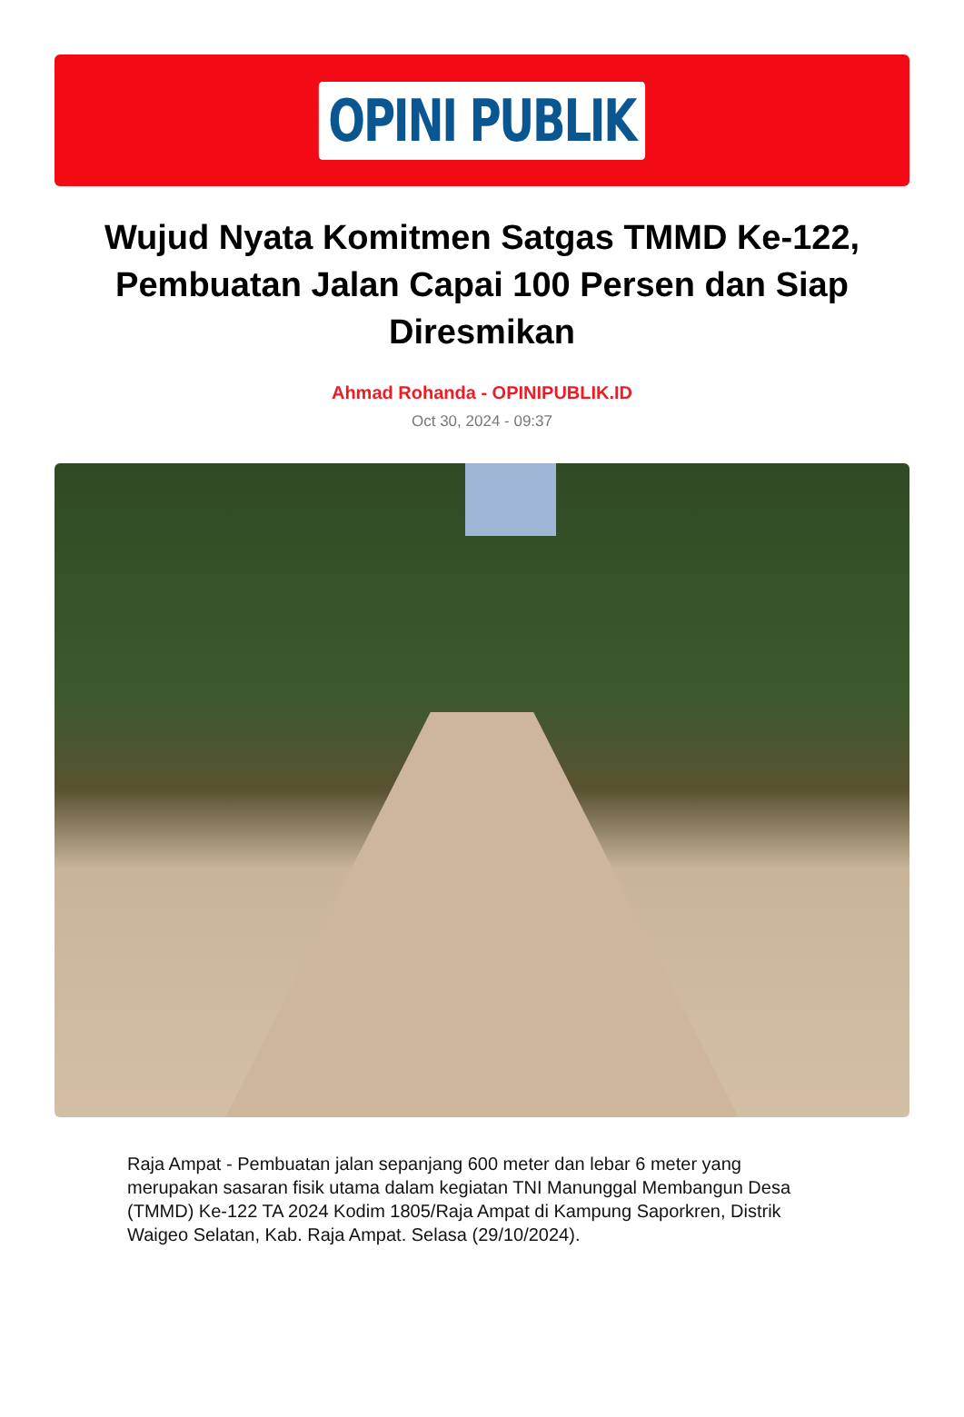OPINI PUBLIK
Wujud Nyata Komitmen Satgas TMMD Ke-122, Pembuatan Jalan Capai 100 Persen dan Siap Diresmikan
Ahmad Rohanda - OPINIPUBLIK.ID
Oct 30, 2024 - 09:37
Raja Ampat - Pembuatan jalan sepanjang 600 meter dan lebar 6 meter yang merupakan sasaran fisik utama dalam kegiatan TNI Manunggal Membangun Desa (TMMD) Ke-122 TA 2024 Kodim 1805/Raja Ampat di Kampung Saporkren, Distrik Waigeo Selatan, Kab. Raja Ampat. Selasa (29/10/2024).